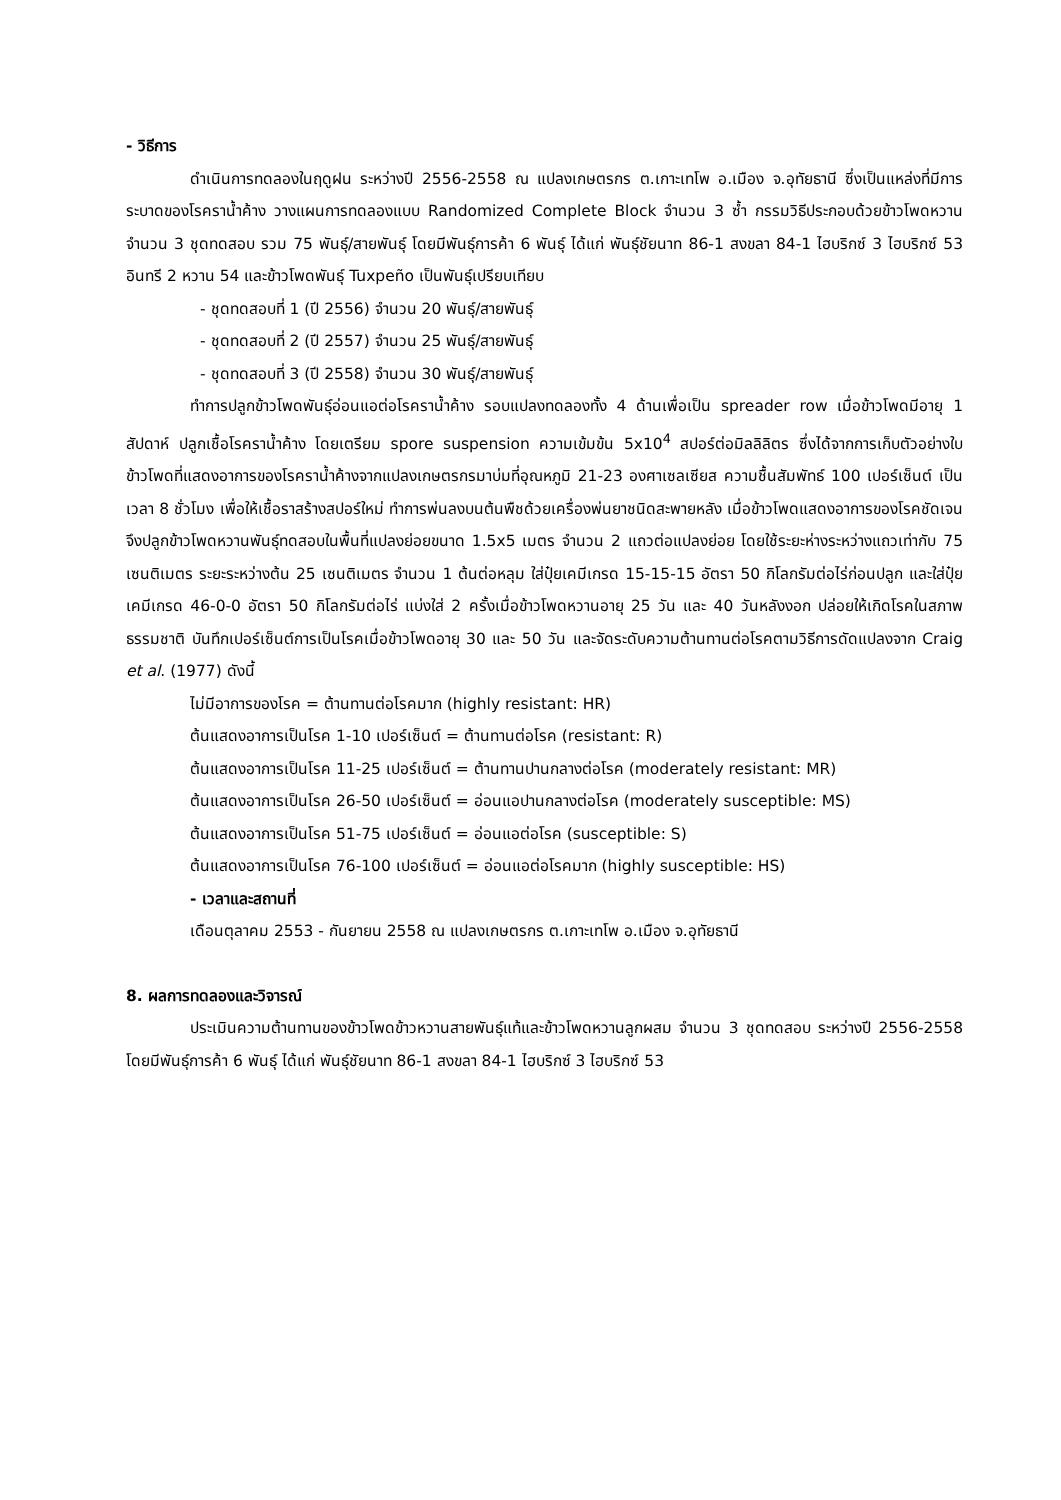- วิธีการ
ดำเนินการทดลองในฤดูฝน ระหว่างปี 2556-2558 ณ แปลงเกษตรกร ต.เกาะเทโพ อ.เมือง จ.อุทัยธานี ซึ่งเป็นแหล่งที่มีการระบาดของโรคราน้ำค้าง วางแผนการทดลองแบบ Randomized Complete Block จำนวน 3 ซ้ำ กรรมวิธีประกอบด้วยข้าวโพดหวาน จำนวน 3 ชุดทดสอบ รวม 75 พันธุ์/สายพันธุ์ โดยมีพันธุ์การค้า 6 พันธุ์ ได้แก่ พันธุ์ชัยนาท 86-1 สงขลา 84-1 ไฮบริกซ์ 3 ไฮบริกซ์ 53 อินทรี 2 หวาน 54 และข้าวโพดพันธุ์ Tuxpeño เป็นพันธุ์เปรียบเทียบ
- ชุดทดสอบที่ 1 (ปี 2556) จำนวน 20 พันธุ์/สายพันธุ์
- ชุดทดสอบที่ 2 (ปี 2557) จำนวน 25 พันธุ์/สายพันธุ์
- ชุดทดสอบที่ 3 (ปี 2558) จำนวน 30 พันธุ์/สายพันธุ์
ทำการปลูกข้าวโพดพันธุ์อ่อนแอต่อโรคราน้ำค้าง รอบแปลงทดลองทั้ง 4 ด้านเพื่อเป็น spreader row เมื่อข้าวโพดมีอายุ 1 สัปดาห์ ปลูกเชื้อโรคราน้ำค้าง โดยเตรียม spore suspension ความเข้มข้น 5x10<sup>4</sup> สปอร์ต่อมิลลิลิตร ซึ่งได้จากการเก็บตัวอย่างใบข้าวโพดที่แสดงอาการของโรคราน้ำค้างจากแปลงเกษตรกรมาบ่มที่อุณหภูมิ 21-23 องศาเซลเซียส ความชื้นสัมพัทธ์ 100 เปอร์เซ็นต์ เป็นเวลา 8 ชั่วโมง เพื่อให้เชื้อราสร้างสปอร์ใหม่ ทำการพ่นลงบนต้นพืชด้วยเครื่องพ่นยาชนิดสะพายหลัง เมื่อข้าวโพดแสดงอาการของโรคชัดเจนจึงปลูกข้าวโพดหวานพันธุ์ทดสอบในพื้นที่แปลงย่อยขนาด 1.5x5 เมตร จำนวน 2 แถวต่อแปลงย่อย โดยใช้ระยะห่างระหว่างแถวเท่ากับ 75 เซนติเมตร ระยะระหว่างต้น 25 เซนติเมตร จำนวน 1 ต้นต่อหลุม ใส่ปุ๋ยเคมีเกรด 15-15-15 อัตรา 50 กิโลกรัมต่อไร่ก่อนปลูก และใส่ปุ๋ยเคมีเกรด 46-0-0 อัตรา 50 กิโลกรัมต่อไร่ แบ่งใส่ 2 ครั้งเมื่อข้าวโพดหวานอายุ 25 วัน และ 40 วันหลังงอก ปล่อยให้เกิดโรคในสภาพธรรมชาติ บันทึกเปอร์เซ็นต์การเป็นโรคเมื่อข้าวโพดอายุ 30 และ 50 วัน และจัดระดับความต้านทานต่อโรคตามวิธีการดัดแปลงจาก Craig et al. (1977) ดังนี้
ไม่มีอาการของโรค = ต้านทานต่อโรคมาก (highly resistant: HR)
ต้นแสดงอาการเป็นโรค 1-10 เปอร์เซ็นต์ = ต้านทานต่อโรค (resistant: R)
ต้นแสดงอาการเป็นโรค 11-25 เปอร์เซ็นต์ = ต้านทานปานกลางต่อโรค (moderately resistant: MR)
ต้นแสดงอาการเป็นโรค 26-50 เปอร์เซ็นต์ = อ่อนแอปานกลางต่อโรค (moderately susceptible: MS)
ต้นแสดงอาการเป็นโรค 51-75 เปอร์เซ็นต์ = อ่อนแอต่อโรค (susceptible: S)
ต้นแสดงอาการเป็นโรค 76-100 เปอร์เซ็นต์ = อ่อนแอต่อโรคมาก (highly susceptible: HS)
- เวลาและสถานที่
เดือนตุลาคม 2553 - กันยายน 2558 ณ แปลงเกษตรกร ต.เกาะเทโพ อ.เมือง จ.อุทัยธานี
8. ผลการทดลองและวิจารณ์
ประเมินความต้านทานของข้าวโพดข้าวหวานสายพันธุ์แท้และข้าวโพดหวานลูกผสม จำนวน 3 ชุดทดสอบ ระหว่างปี 2556-2558 โดยมีพันธุ์การค้า 6 พันธุ์ ได้แก่ พันธุ์ชัยนาท 86-1 สงขลา 84-1 ไฮบริกซ์ 3 ไฮบริกซ์ 53